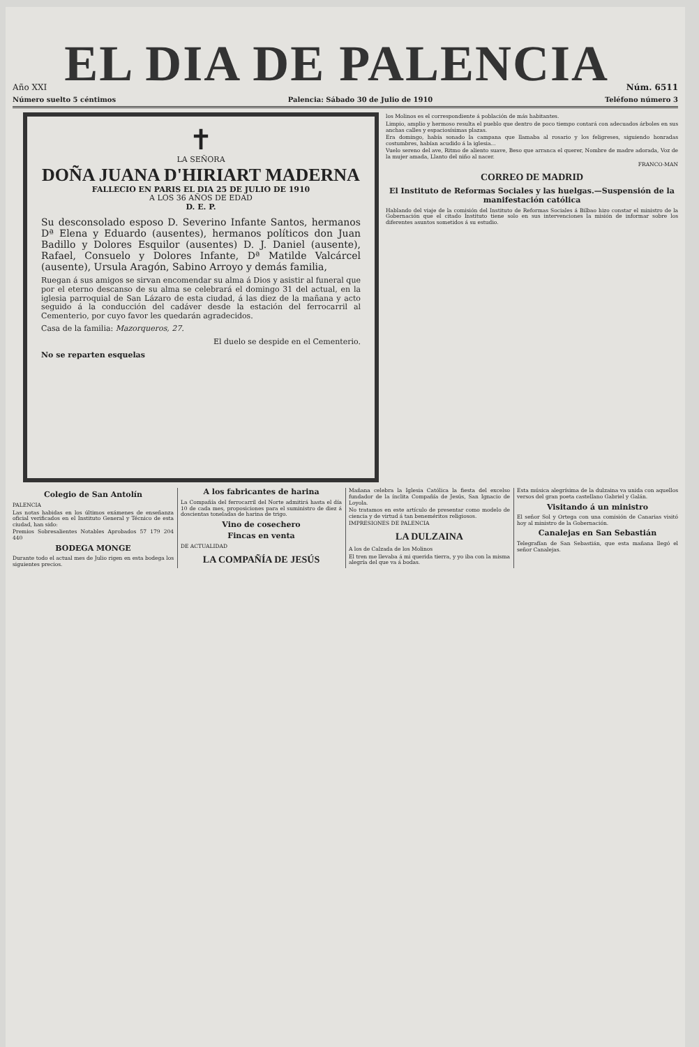Año XXI
EL DIA DE PALENCIA
Núm. 6511
Número suelto 5 céntimos Palencia: Sábado 30 de Julio de 1910 Teléfono número 3
✝
LA SEÑORA
DOÑA JUANA D'HIRIART MADERNA
FALLECIO EN PARIS EL DIA 25 DE JULIO DE 1910
A LOS 36 AÑOS DE EDAD
D. E. P.
Su desconsolado esposo D. Severino Infante Santos, hermanos Dª Elena y Eduardo (ausentes), hermanos políticos don Juan Badillo y Dolores Esquilor (ausentes) D. J. Daniel (ausente), Rafael, Consuelo y Dolores Infante, Dª Matilde Valcárcel (ausente), Ursula Aragón, Sabino Arroyo y demás familia,
Ruegan á sus amigos se sirvan encomendar su alma á Dios y asistir al funeral que por el eterno descanso de su alma se celebrará el domingo 31 del actual, en la iglesia parroquial de San Lázaro de esta ciudad, á las diez de la mañana y acto seguido á la conducción del cadáver desde la estación del ferrocarril al Cementerio, por cuyo favor les quedarán agradecidos.
Casa de la familia: Mazorqueros, 27.
El duelo se despide en el Cementerio.
No se reparten esquelas
los Molinos es el correspondiente á población de más habitantes.
Limpio, amplio y hermoso resulta el pueblo que dentro de poco tiempo contará con adecuados árboles en sus anchas calles y espaciosísimas plazas.
Era domingo, había sonado la campana que llamaba al rosario y los feligreses, siguiendo honradas costumbres, habían acudido á la iglesia...
Vuelo sereno del ave, Ritmo de aliento suave, Beso que arranca el querer, Nombre de madre adorada, Voz de la mujer amada, Llanto del niño al nacer.
FRANCO-MAN
CORREO DE MADRID
El Instituto de Reformas Sociales y las huelgas.—Suspensión de la manifestación católica
Hablando del viaje de la comisión del Instituto de Reformas Sociales á Bilbao hizo constar el ministro de la Gobernación que el citado Instituto tiene solo en sus intervenciones la misión de informar sobre los diferentes asuntos sometidos á su estudio.
Colegio de San Antolín
PALENCIA
Las notas habidas en los últimos exámenes de enseñanza oficial verificados en el Instituto General y Técnico de esta ciudad, han sido:
Premios Sobresalientes Notables Aprobados 57 179 204 440
BODEGA MONGE
Durante todo el actual mes de Julio rigen en esta bodega los siguientes precios.
A los fabricantes de harina
La Compañía del ferrocarril del Norte admitirá hasta el día 10 de cada mes, proposiciones para el suministro de diez á doscientas toneladas de harina de trigo.
Vino de cosechero
Fincas en venta
DE ACTUALIDAD
LA COMPAÑÍA DE JESÚS
Mañana celebra la Iglesia Católica la fiesta del excelso fundador de la ínclita Compañía de Jesús, San Ignacio de Loyola.
No tratamos en este artículo de presentar como modelo de ciencia y de virtud á tan beneméritos religiosos.
IMPRESIONES DE PALENCIA
LA DULZAINA
A los de Calzada de los Molinos
El tren me llevaba á mi querida tierra, y yo iba con la misma alegría del que va á bodas.
Esta música alegrísima de la dulzaina va unida con aquellos versos del gran poeta castellano Gabriel y Galán.
Visitando á un ministro
El señor Sol y Ortega con una comisión de Canarias visitó hoy al ministro de la Gobernación.
Canalejas en San Sebastián
Telegrafían de San Sebastián, que esta mañana llegó el señor Canalejas.